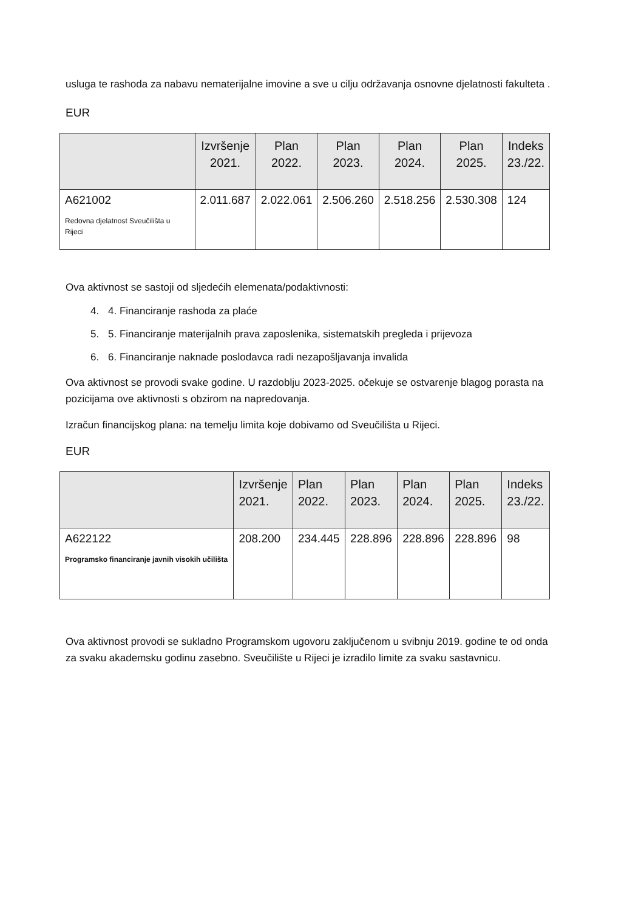usluga te rashoda za nabavu nematerijalne imovine a sve u cilju održavanja osnovne djelatnosti fakulteta .
EUR
| | Izvršenje 2021. | Plan 2022. | Plan 2023. | Plan 2024. | Plan 2025. | Indeks 23./22. |
| --- | --- | --- | --- | --- | --- | --- |
| A621002 Redovna djelatnost Sveučilišta u Rijeci | 2.011.687 | 2.022.061 | 2.506.260 | 2.518.256 | 2.530.308 | 124 |
Ova aktivnost se sastoji od sljedećih elemenata/podaktivnosti:
4. 4. Financiranje rashoda za plaće
5. 5. Financiranje materijalnih prava zaposlenika, sistematskih pregleda i prijevoza
6. 6. Financiranje naknade poslodavca radi nezapošljavanja invalida
Ova aktivnost se provodi svake godine. U razdoblju 2023-2025. očekuje se ostvarenje blagog porasta na pozicijama ove aktivnosti s obzirom na napredovanja.
Izračun financijskog plana: na temelju limita koje dobivamo od Sveučilišta u Rijeci.
EUR
| | Izvršenje 2021. | Plan 2022. | Plan 2023. | Plan 2024. | Plan 2025. | Indeks 23./22. |
| --- | --- | --- | --- | --- | --- | --- |
| A622122 Programsko financiranje javnih visokih učilišta | 208.200 | 234.445 | 228.896 | 228.896 | 228.896 | 98 |
Ova aktivnost provodi se sukladno Programskom ugovoru zaključenom u svibnju 2019. godine te od onda za svaku akademsku godinu zasebno. Sveučilište u Rijeci je izradilo limite za svaku sastavnicu.